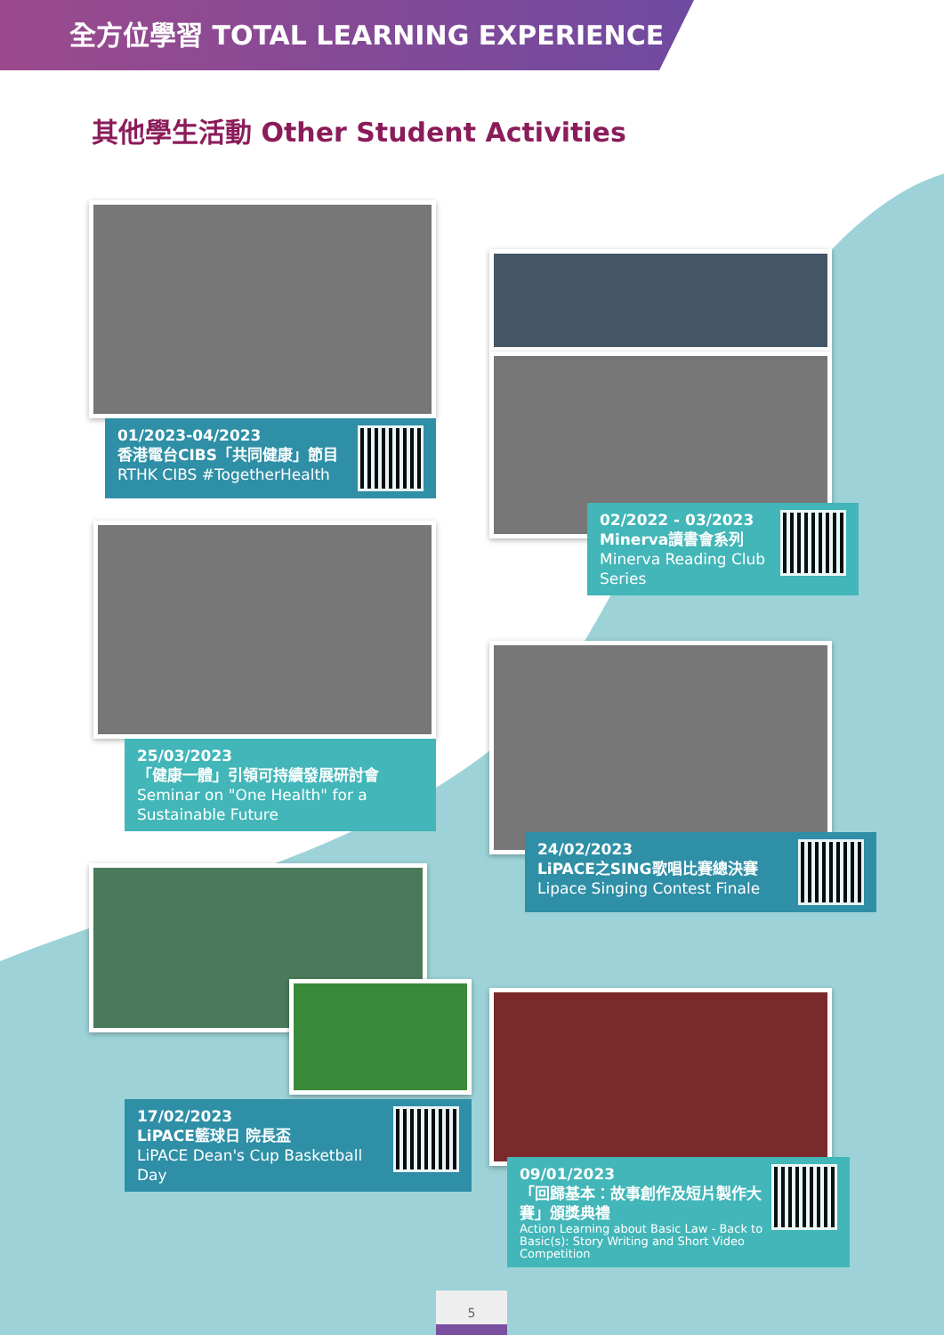全方位學習 TOTAL LEARNING EXPERIENCE
其他學生活動 Other Student Activities
01/2023-04/2023
香港電台CIBS「共同健康」節目
RTHK CIBS #TogetherHealth
02/2022 - 03/2023
Minerva讀書會系列
Minerva Reading Club Series
25/03/2023
「健康一體」引領可持續發展研討會
Seminar on "One Health" for a Sustainable Future
24/02/2023
LiPACE之SING歌唱比賽總決賽
Lipace Singing Contest Finale
17/02/2023
LiPACE籃球日 院長盃
LiPACE Dean's Cup Basketball Day
09/01/2023
「回歸基本：故事創作及短片製作大賽」頒獎典禮
Action Learning about Basic Law - Back to Basic(s): Story Writing and Short Video Competition
5